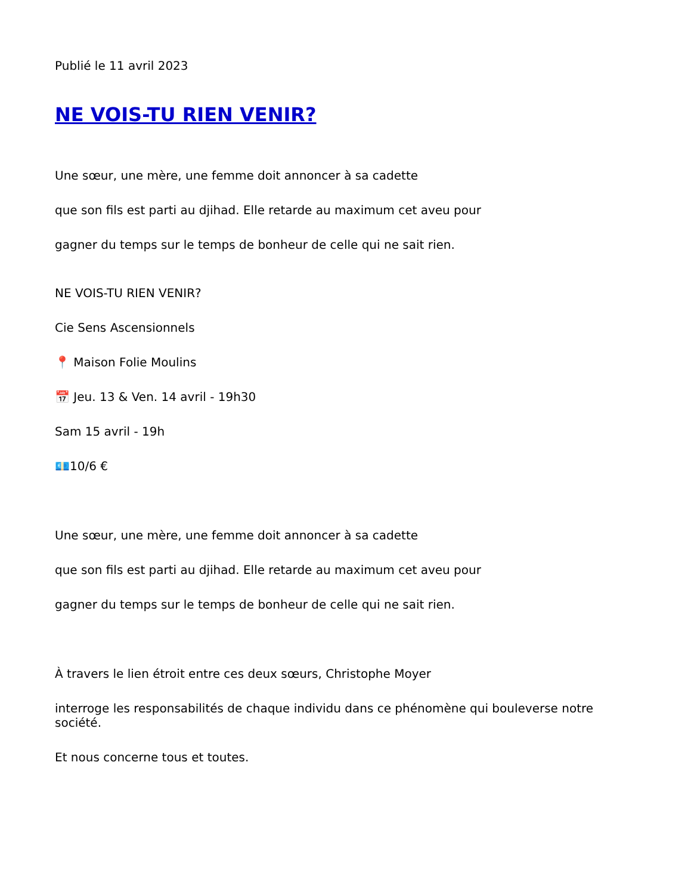Publié le 11 avril 2023
NE VOIS-TU RIEN VENIR?
Une sœur, une mère, une femme doit annoncer à sa cadette
que son fils est parti au djihad. Elle retarde au maximum cet aveu pour
gagner du temps sur le temps de bonheur de celle qui ne sait rien.
NE VOIS-TU RIEN VENIR?
Cie Sens Ascensionnels
📍 Maison Folie Moulins
📅 Jeu. 13 & Ven. 14 avril - 19h30
Sam 15 avril - 19h
💶10/6 €
Une sœur, une mère, une femme doit annoncer à sa cadette
que son fils est parti au djihad. Elle retarde au maximum cet aveu pour
gagner du temps sur le temps de bonheur de celle qui ne sait rien.
À travers le lien étroit entre ces deux sœurs, Christophe Moyer
interroge les responsabilités de chaque individu dans ce phénomène qui bouleverse notre société.
Et nous concerne tous et toutes.